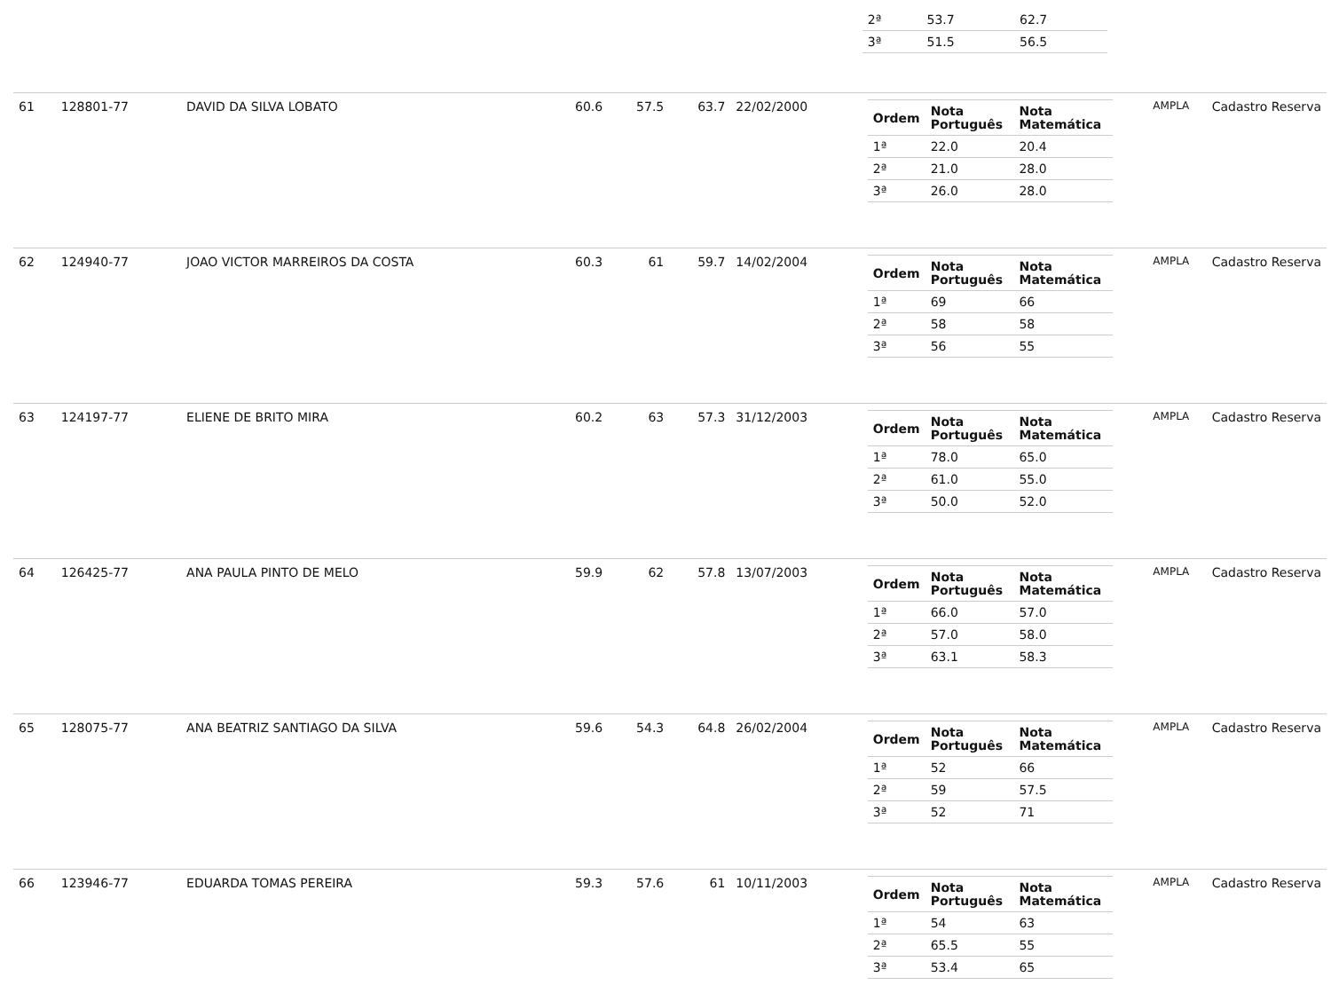| | | | | | | | / 2ª / 53.7 / 62.7 / / 3ª / 51.5 / 56.5 / | | |
| 61 | 128801-77 | DAVID DA SILVA LOBATO | 60.6 | 57.5 | 63.7 | 22/02/2000 | / Ordem / Nota Português / Nota Matemática / / --- / --- / --- / / 1ª / 22.0 / 20.4 / / 2ª / 21.0 / 28.0 / / 3ª / 26.0 / 28.0 / | AMPLA | Cadastro Reserva |
| 62 | 124940-77 | JOAO VICTOR MARREIROS DA COSTA | 60.3 | 61 | 59.7 | 14/02/2004 | / Ordem / Nota Português / Nota Matemática / / --- / --- / --- / / 1ª / 69 / 66 / / 2ª / 58 / 58 / / 3ª / 56 / 55 / | AMPLA | Cadastro Reserva |
| 63 | 124197-77 | ELIENE DE BRITO MIRA | 60.2 | 63 | 57.3 | 31/12/2003 | / Ordem / Nota Português / Nota Matemática / / --- / --- / --- / / 1ª / 78.0 / 65.0 / / 2ª / 61.0 / 55.0 / / 3ª / 50.0 / 52.0 / | AMPLA | Cadastro Reserva |
| 64 | 126425-77 | ANA PAULA PINTO DE MELO | 59.9 | 62 | 57.8 | 13/07/2003 | / Ordem / Nota Português / Nota Matemática / / --- / --- / --- / / 1ª / 66.0 / 57.0 / / 2ª / 57.0 / 58.0 / / 3ª / 63.1 / 58.3 / | AMPLA | Cadastro Reserva |
| 65 | 128075-77 | ANA BEATRIZ SANTIAGO DA SILVA | 59.6 | 54.3 | 64.8 | 26/02/2004 | / Ordem / Nota Português / Nota Matemática / / --- / --- / --- / / 1ª / 52 / 66 / / 2ª / 59 / 57.5 / / 3ª / 52 / 71 / | AMPLA | Cadastro Reserva |
| 66 | 123946-77 | EDUARDA TOMAS PEREIRA | 59.3 | 57.6 | 61 | 10/11/2003 | / Ordem / Nota Português / Nota Matemática / / --- / --- / --- / / 1ª / 54 / 63 / / 2ª / 65.5 / 55 / / 3ª / 53.4 / 65 / | AMPLA | Cadastro Reserva |